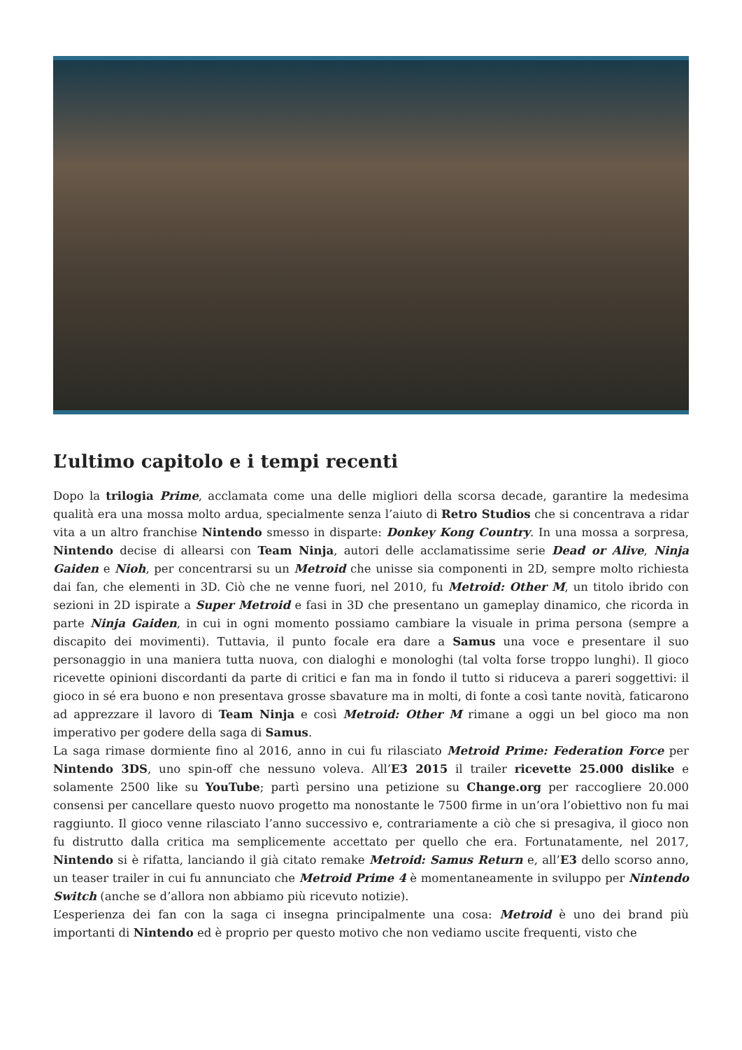L’ultimo capitolo e i tempi recenti
Dopo la trilogia Prime, acclamata come una delle migliori della scorsa decade, garantire la medesima qualità era una mossa molto ardua, specialmente senza l’aiuto di Retro Studios che si concentrava a ridar vita a un altro franchise Nintendo smesso in disparte: Donkey Kong Country. In una mossa a sorpresa, Nintendo decise di allearsi con Team Ninja, autori delle acclamatissime serie Dead or Alive, Ninja Gaiden e Nioh, per concentrarsi su un Metroid che unisse sia componenti in 2D, sempre molto richiesta dai fan, che elementi in 3D. Ciò che ne venne fuori, nel 2010, fu Metroid: Other M, un titolo ibrido con sezioni in 2D ispirate a Super Metroid e fasi in 3D che presentano un gameplay dinamico, che ricorda in parte Ninja Gaiden, in cui in ogni momento possiamo cambiare la visuale in prima persona (sempre a discapito dei movimenti). Tuttavia, il punto focale era dare a Samus una voce e presentare il suo personaggio in una maniera tutta nuova, con dialoghi e monologhi (tal volta forse troppo lunghi). Il gioco ricevette opinioni discordanti da parte di critici e fan ma in fondo il tutto si riduceva a pareri soggettivi: il gioco in sé era buono e non presentava grosse sbavature ma in molti, di fonte a così tante novità, faticarono ad apprezzare il lavoro di Team Ninja e così Metroid: Other M rimane a oggi un bel gioco ma non imperativo per godere della saga di Samus.
La saga rimase dormiente fino al 2016, anno in cui fu rilasciato Metroid Prime: Federation Force per Nintendo 3DS, uno spin-off che nessuno voleva. All’E3 2015 il trailer ricevette 25.000 dislike e solamente 2500 like su YouTube; partì persino una petizione su Change.org per raccogliere 20.000 consensi per cancellare questo nuovo progetto ma nonostante le 7500 firme in un’ora l’obiettivo non fu mai raggiunto. Il gioco venne rilasciato l’anno successivo e, contrariamente a ciò che si presagiva, il gioco non fu distrutto dalla critica ma semplicemente accettato per quello che era. Fortunatamente, nel 2017, Nintendo si è rifatta, lanciando il già citato remake Metroid: Samus Return e, all’E3 dello scorso anno, un teaser trailer in cui fu annunciato che Metroid Prime 4 è momentaneamente in sviluppo per Nintendo Switch (anche se d’allora non abbiamo più ricevuto notizie).
L’esperienza dei fan con la saga ci insegna principalmente una cosa: Metroid è uno dei brand più importanti di Nintendo ed è proprio per questo motivo che non vediamo uscite frequenti, visto che